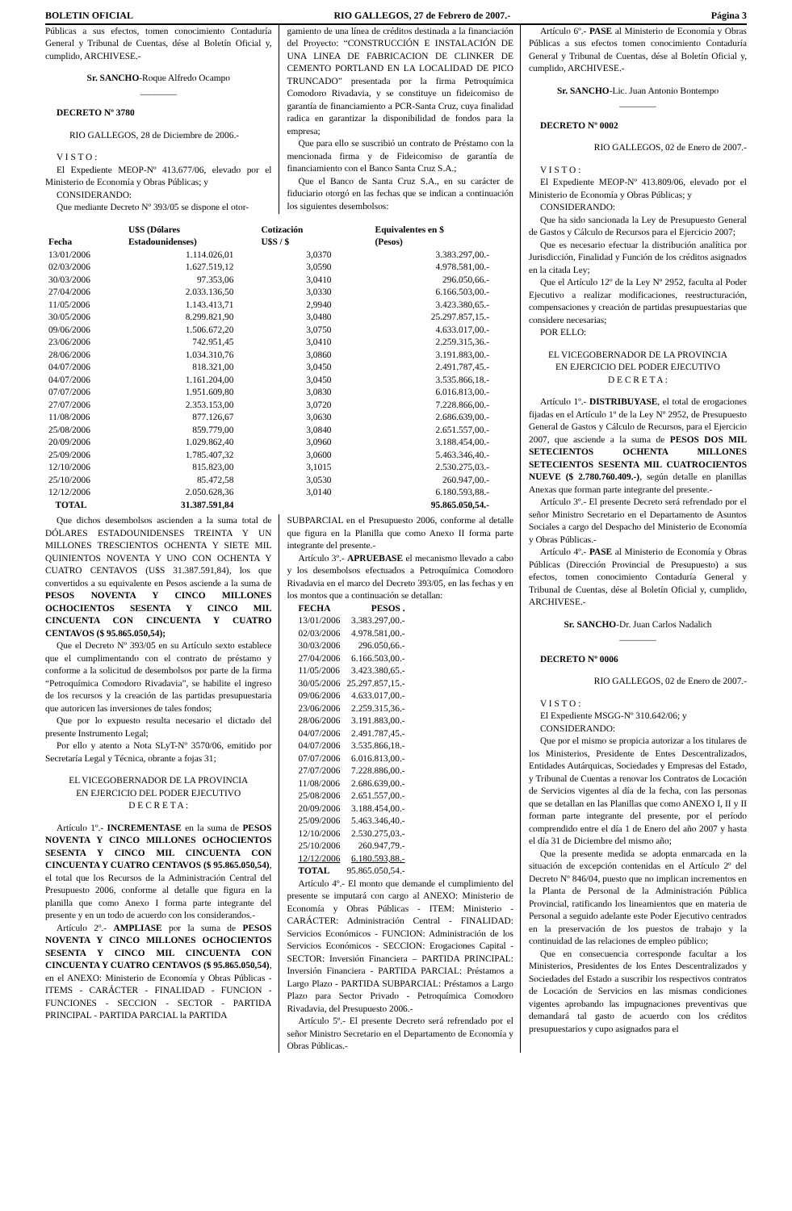BOLETIN OFICIAL RIO GALLEGOS, 27 de Febrero de 2007.- Página 3
Públicas a sus efectos, tomen conocimiento Contaduría General y Tribunal de Cuentas, dése al Boletín Oficial y, cumplido, ARCHIVESE.-
Sr. SANCHO-Roque Alfredo Ocampo
________
DECRETO Nº 3780
RIO GALLEGOS, 28 de Diciembre de 2006.-
V I S T O :
El Expediente MEOP-Nº 413.677/06, elevado por el Ministerio de Economía y Obras Públicas; y
CONSIDERANDO:
Que mediante Decreto Nº 393/05 se dispone el otor-
gamiento de una línea de créditos destinada a la financiación del Proyecto: “CONSTRUCCIÓN E INSTALACIÓN DE UNA LINEA DE FABRICACION DE CLINKER DE CEMENTO PORTLAND EN LA LOCALIDAD DE PICO TRUNCADO” presentada por la firma Petroquímica Comodoro Rivadavia, y se constituye un fideicomiso de garantía de financiamiento a PCR-Santa Cruz, cuya finalidad radica en garantizar la disponibilidad de fondos para la empresa;
Que para ello se suscribió un contrato de Préstamo con la mencionada firma y de Fideicomiso de garantía de financiamiento con el Banco Santa Cruz S.A.;
Que el Banco de Santa Cruz S.A., en su carácter de fiduciario otorgó en las fechas que se indican a continuación los siguientes desembolsos:
| Fecha | U$S (Dólares Estadounidenses) | Cotización U$S / $ | Equivalentes en $ (Pesos) |
| --- | --- | --- | --- |
| 13/01/2006 | 1.114.026,01 | 3,0370 | 3.383.297,00.- |
| 02/03/2006 | 1.627.519,12 | 3,0590 | 4.978.581,00.- |
| 30/03/2006 | 97.353,06 | 3,0410 | 296.050,66.- |
| 27/04/2006 | 2.033.136,50 | 3,0330 | 6.166.503,00.- |
| 11/05/2006 | 1.143.413,71 | 2,9940 | 3.423.380,65.- |
| 30/05/2006 | 8.299.821,90 | 3,0480 | 25.297.857,15.- |
| 09/06/2006 | 1.506.672,20 | 3,0750 | 4.633.017,00.- |
| 23/06/2006 | 742.951,45 | 3,0410 | 2.259.315,36.- |
| 28/06/2006 | 1.034.310,76 | 3,0860 | 3.191.883,00.- |
| 04/07/2006 | 818.321,00 | 3,0450 | 2.491.787,45.- |
| 04/07/2006 | 1.161.204,00 | 3,0450 | 3.535.866,18.- |
| 07/07/2006 | 1.951.609,80 | 3,0830 | 6.016.813,00.- |
| 27/07/2006 | 2.353.153,00 | 3,0720 | 7.228.866,00.- |
| 11/08/2006 | 877.126,67 | 3,0630 | 2.686.639,00.- |
| 25/08/2006 | 859.779,00 | 3,0840 | 2.651.557,00.- |
| 20/09/2006 | 1.029.862,40 | 3,0960 | 3.188.454,00.- |
| 25/09/2006 | 1.785.407,32 | 3,0600 | 5.463.346,40.- |
| 12/10/2006 | 815.823,00 | 3,1015 | 2.530.275,03.- |
| 25/10/2006 | 85.472,58 | 3,0530 | 260.947,00.- |
| 12/12/2006 | 2.050.628,36 | 3,0140 | 6.180.593,88.- |
| TOTAL | 31.387.591,84 | | 95.865.050,54.- |
Que dichos desembolsos ascienden a la suma total de DÓLARES ESTADOUNIDENSES TREINTA Y UN MILLONES TRESCIENTOS OCHENTA Y SIETE MIL QUINIENTOS NOVENTA Y UNO CON OCHENTA Y CUATRO CENTAVOS (U$S 31.387.591,84), los que convertidos a su equivalente en Pesos asciende a la suma de PESOS NOVENTA Y CINCO MILLONES OCHOCIENTOS SESENTA Y CINCO MIL CINCUENTA CON CINCUENTA Y CUATRO CENTAVOS ($ 95.865.050,54);
Que el Decreto Nº 393/05 en su Artículo sexto establece que el cumplimentando con el contrato de préstamo y conforme a la solicitud de desembolsos por parte de la firma “Petroquímica Comodoro Rivadavia”, se habilite el ingreso de los recursos y la creación de las partidas presupuestaria que autoricen las inversiones de tales fondos;
Que por lo expuesto resulta necesario el dictado del presente Instrumento Legal;
Por ello y atento a Nota SLyT-Nº 3570/06, emitido por Secretaría Legal y Técnica, obrante a fojas 31;
EL VICEGOBERNADOR DE LA PROVINCIA
EN EJERCICIO DEL PODER EJECUTIVO
D E C R E T A :
Artículo 1º.- INCREMENTASE en la suma de PESOS NOVENTA Y CINCO MILLONES OCHOCIENTOS SESENTA Y CINCO MIL CINCUENTA CON CINCUENTA Y CUATRO CENTAVOS ($ 95.865.050,54), el total que los Recursos de la Administración Central del Presupuesto 2006, conforme al detalle que figura en la planilla que como Anexo I forma parte integrante del presente y en un todo de acuerdo con los considerandos.-
Artículo 2º.- AMPLIASE por la suma de PESOS NOVENTA Y CINCO MILLONES OCHOCIENTOS SESENTA Y CINCO MIL CINCUENTA CON CINCUENTA Y CUATRO CENTAVOS ($ 95.865.050,54), en el ANEXO: Ministerio de Economía y Obras Públicas - ITEMS - CARÁCTER - FINALIDAD - FUNCION - FUNCIONES - SECCION - SECTOR - PARTIDA PRINCIPAL - PARTIDA PARCIAL la PARTIDA
SUBPARCIAL en el Presupuesto 2006, conforme al detalle que figura en la Planilla que como Anexo II forma parte integrante del presente.-
Artículo 3º.- APRUEBASE el mecanismo llevado a cabo y los desembolsos efectuados a Petroquímica Comodoro Rivadavia en el marco del Decreto 393/05, en las fechas y en los montos que a continuación se detallan:
| FECHA | PESOS . |
| --- | --- |
| 13/01/2006 | 3.383.297,00.- |
| 02/03/2006 | 4.978.581,00.- |
| 30/03/2006 | 296.050,66.- |
| 27/04/2006 | 6.166.503,00.- |
| 11/05/2006 | 3.423.380,65.- |
| 30/05/2006 | 25.297.857,15.- |
| 09/06/2006 | 4.633.017,00.- |
| 23/06/2006 | 2.259.315,36.- |
| 28/06/2006 | 3.191.883,00.- |
| 04/07/2006 | 2.491.787,45.- |
| 04/07/2006 | 3.535.866,18.- |
| 07/07/2006 | 6.016.813,00.- |
| 27/07/2006 | 7.228.886,00.- |
| 11/08/2006 | 2.686.639,00.- |
| 25/08/2006 | 2.651.557,00.- |
| 20/09/2006 | 3.188.454,00.- |
| 25/09/2006 | 5.463.346,40.- |
| 12/10/2006 | 2.530.275,03.- |
| 25/10/2006 | 260.947,79.- |
| 12/12/2006 | 6.180.593,88.- |
| TOTAL | 95.865.050,54.- |
Artículo 4º.- El monto que demande el cumplimiento del presente se imputará con cargo al ANEXO: Ministerio de Economía y Obras Públicas - ITEM: Ministerio - CARÁCTER: Administración Central - FINALIDAD: Servicios Económicos - FUNCION: Administración de los Servicios Económicos - SECCION: Erogaciones Capital - SECTOR: Inversión Financiera – PARTIDA PRINCIPAL: Inversión Financiera - PARTIDA PARCIAL: Préstamos a Largo Plazo - PARTIDA SUBPARCIAL: Préstamos a Largo Plazo para Sector Privado - Petroquímica Comodoro Rivadavia, del Presupuesto 2006.-
Artículo 5º.- El presente Decreto será refrendado por el señor Ministro Secretario en el Departamento de Economía y Obras Públicas.-
Artículo 6º.- PASE al Ministerio de Economía y Obras Públicas a sus efectos tomen conocimiento Contaduría General y Tribunal de Cuentas, dése al Boletín Oficial y, cumplido, ARCHIVESE.-
Sr. SANCHO-Lic. Juan Antonio Bontempo
________
DECRETO Nº 0002
RIO GALLEGOS, 02 de Enero de 2007.-
V I S T O :
El Expediente MEOP-Nº 413.809/06, elevado por el Ministerio de Economía y Obras Públicas; y
CONSIDERANDO:
Que ha sido sancionada la Ley de Presupuesto General de Gastos y Cálculo de Recursos para el Ejercicio 2007;
Que es necesario efectuar la distribución analítica por Jurisdicción, Finalidad y Función de los créditos asignados en la citada Ley;
Que el Artículo 12º de la Ley Nº 2952, faculta al Poder Ejecutivo a realizar modificaciones, reestructuración, compensaciones y creación de partidas presupuestarias que considere necesarias;
POR ELLO:
EL VICEGOBERNADOR DE LA PROVINCIA
EN EJERCICIO DEL PODER EJECUTIVO
D E C R E T A :
Artículo 1º.- DISTRIBUYASE, el total de erogaciones fijadas en el Artículo 1º de la Ley Nº 2952, de Presupuesto General de Gastos y Cálculo de Recursos, para el Ejercicio 2007, que asciende a la suma de PESOS DOS MIL SETECIENTOS OCHENTA MILLONES SETECIENTOS SESENTA MIL CUATROCIENTOS NUEVE ($ 2.780.760.409.-), según detalle en planillas Anexas que forman parte integrante del presente.-
Artículo 3º.- El presente Decreto será refrendado por el señor Ministro Secretario en el Departamento de Asuntos Sociales a cargo del Despacho del Ministerio de Economía y Obras Públicas.-
Artículo 4º.- PASE al Ministerio de Economía y Obras Públicas (Dirección Provincial de Presupuesto) a sus efectos, tomen conocimiento Contaduría General y Tribunal de Cuentas, dése al Boletín Oficial y, cumplido, ARCHIVESE.-
Sr. SANCHO-Dr. Juan Carlos Nadalich
________
DECRETO Nº 0006
RIO GALLEGOS, 02 de Enero de 2007.-
V I S T O :
El Expediente MSGG-Nº 310.642/06; y
CONSIDERANDO:
Que por el mismo se propicia autorizar a los titulares de los Ministerios, Presidente de Entes Descentralizados, Entidades Autárquicas, Sociedades y Empresas del Estado, y Tribunal de Cuentas a renovar los Contratos de Locación de Servicios vigentes al día de la fecha, con las personas que se detallan en las Planillas que como ANEXO I, II y II forman parte integrante del presente, por el período comprendido entre el día 1 de Enero del año 2007 y hasta el día 31 de Diciembre del mismo año;
Que la presente medida se adopta enmarcada en la situación de excepción contenidas en el Artículo 2º del Decreto Nº 846/04, puesto que no implican incrementos en la Planta de Personal de la Administración Pública Provincial, ratificando los lineamientos que en materia de Personal a seguido adelante este Poder Ejecutivo centrados en la preservación de los puestos de trabajo y la continuidad de las relaciones de empleo público;
Que en consecuencia corresponde facultar a los Ministerios, Presidentes de los Entes Descentralizados y Sociedades del Estado a suscribir los respectivos contratos de Locación de Servicios en las mismas condiciones vigentes aprobando las impugnaciones preventivas que demandará tal gasto de acuerdo con los créditos presupuestarios y cupo asignados para el